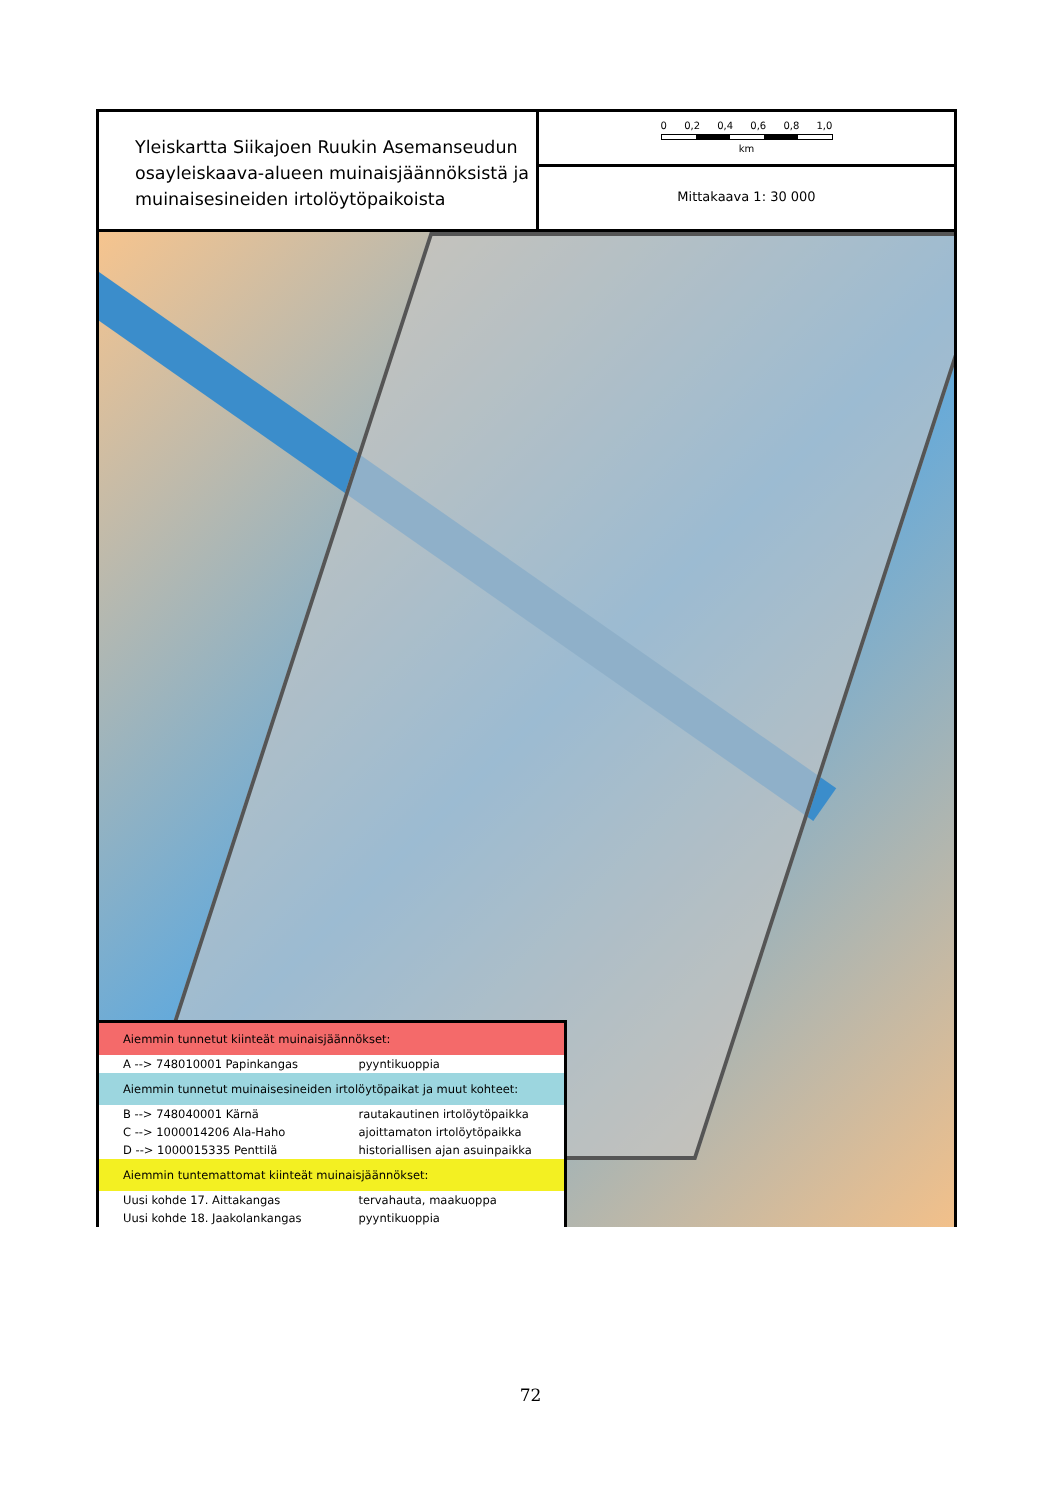Yleiskartta Siikajoen Ruukin Asemanseudun osayleiskaava-alueen muinaisjäännöksistä ja muinaisesineiden irtolöytöpaikoista
0 0,2 0,4 0,6 0,8 1,0
km
Mittakaava 1: 30 000
| Aiemmin tunnetut kiinteät muinaisjäännökset: | |
| A --> 748010001 Papinkangas | pyyntikuoppia |
| Aiemmin tunnetut muinaisesineiden irtolöytöpaikat ja muut kohteet: | |
| B --> 748040001 Kärnä | rautakautinen irtolöytöpaikka |
| C --> 1000014206 Ala-Haho | ajoittamaton irtolöytöpaikka |
| D --> 1000015335 Penttilä | historiallisen ajan asuinpaikka |
| Aiemmin tuntemattomat kiinteät muinaisjäännökset: | |
| Uusi kohde 17. Aittakangas | tervahauta, maakuoppa |
| Uusi kohde 18. Jaakolankangas | pyyntikuoppia |
72